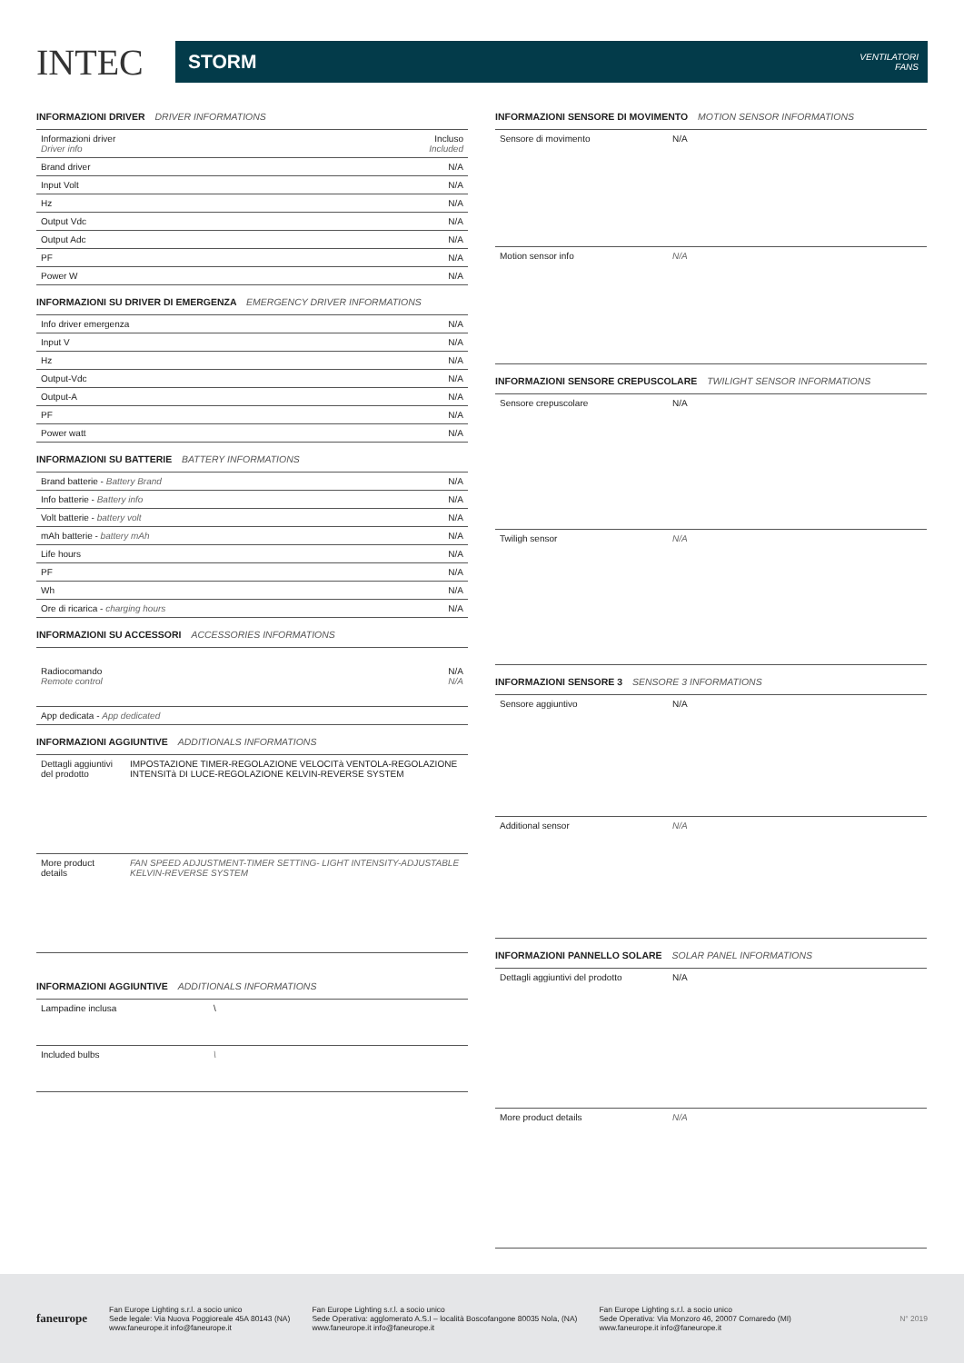INTEC
STORM VENTILATORI
FANS
INFORMAZIONI DRIVER DRIVER INFORMATIONS
| Informazioni driver Driver info | Incluso Included |
| Brand driver | N/A |
| Input Volt | N/A |
| Hz | N/A |
| Output Vdc | N/A |
| Output Adc | N/A |
| PF | N/A |
| Power W | N/A |
INFORMAZIONI SU DRIVER DI EMERGENZA EMERGENCY DRIVER INFORMATIONS
| Info driver emergenza | N/A |
| Input V | N/A |
| Hz | N/A |
| Output-Vdc | N/A |
| Output-A | N/A |
| PF | N/A |
| Power watt | N/A |
INFORMAZIONI SU BATTERIE BATTERY INFORMATIONS
| Brand batterie - Battery Brand | N/A |
| Info batterie - Battery info | N/A |
| Volt batterie - battery volt | N/A |
| mAh batterie - battery mAh | N/A |
| Life hours | N/A |
| PF | N/A |
| Wh | N/A |
| Ore di ricarica - charging hours | N/A |
INFORMAZIONI SU ACCESSORI ACCESSORIES INFORMATIONS
| Radiocomando Remote control | N/A N/A |
| App dedicata - App dedicated | |
INFORMAZIONI AGGIUNTIVE ADDITIONALS INFORMATIONS
| Dettagli aggiuntivi del prodotto | IMPOSTAZIONE TIMER-REGOLAZIONE VELOCITà VENTOLA-REGOLAZIONE INTENSITà DI LUCE-REGOLAZIONE KELVIN-REVERSE SYSTEM |
| More product details | FAN SPEED ADJUSTMENT-TIMER SETTING- LIGHT INTENSITY-ADJUSTABLE KELVIN-REVERSE SYSTEM |
INFORMAZIONI AGGIUNTIVE ADDITIONALS INFORMATIONS
| Lampadine inclusa | \ |
| Included bulbs | \ |
INFORMAZIONI SENSORE DI MOVIMENTO MOTION SENSOR INFORMATIONS
| Sensore di movimento | N/A |
| Motion sensor info | N/A |
INFORMAZIONI SENSORE CREPUSCOLARE TWILIGHT SENSOR INFORMATIONS
| Sensore crepuscolare | N/A |
| Twiligh sensor | N/A |
INFORMAZIONI SENSORE 3 SENSORE 3 INFORMATIONS
| Sensore aggiuntivo | N/A |
| Additional sensor | N/A |
INFORMAZIONI PANNELLO SOLARE SOLAR PANEL INFORMATIONS
| Dettagli aggiuntivi del prodotto | N/A |
| More product details | N/A |
faneurope
Fan Europe Lighting s.r.l. a socio unico
Sede legale: Via Nuova Poggioreale 45A 80143 (NA)
www.faneurope.it info@faneurope.it
Fan Europe Lighting s.r.l. a socio unico
Sede Operativa: agglomerato A.S.I – località Boscofangone 80035 Nola, (NA)
www.faneurope.it info@faneurope.it
Fan Europe Lighting s.r.l. a socio unico
Sede Operativa: Via Monzoro 46, 20007 Cornaredo (MI)
www.faneurope.it info@faneurope.it
N° 2019